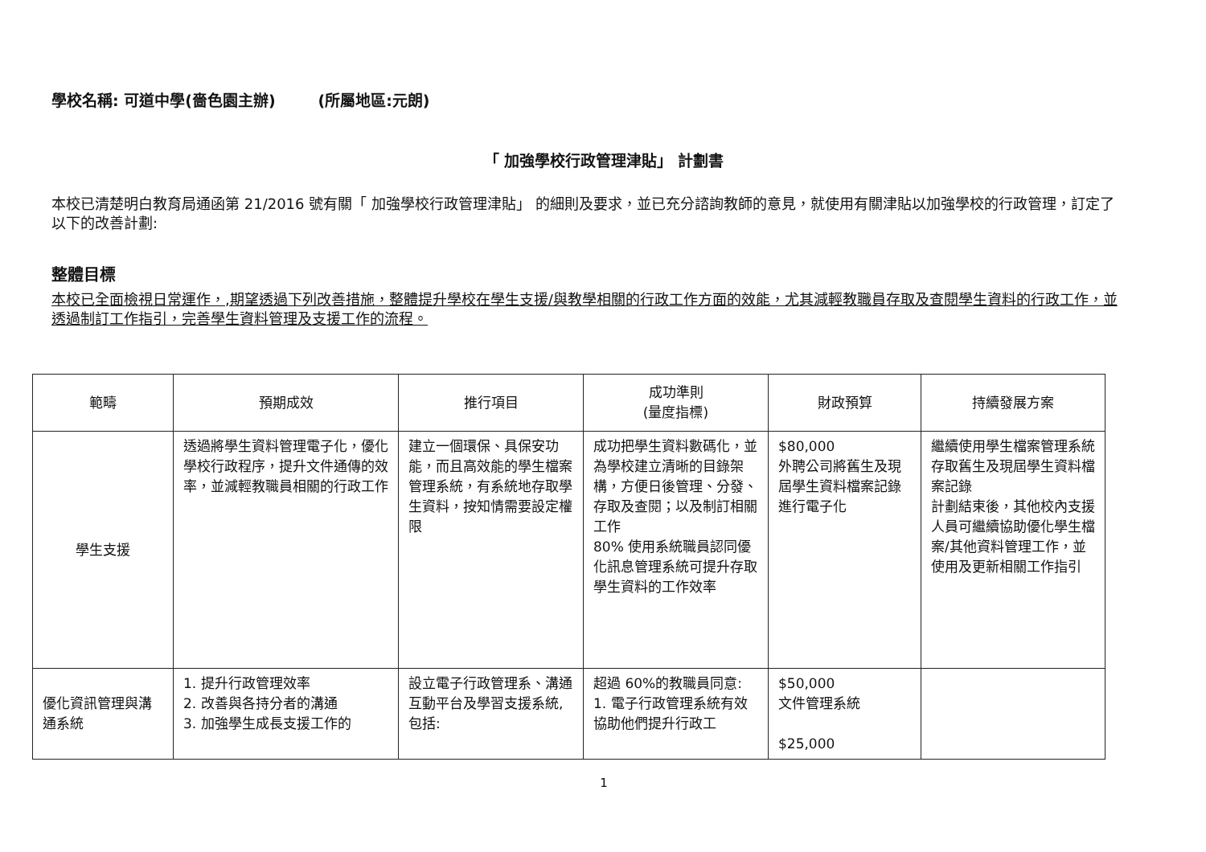學校名稱: 可道中學(嗇色園主辦) (所屬地區:元朗)
「 加強學校行政管理津貼」 計劃書
本校已清楚明白教育局通函第 21/2016 號有關「 加強學校行政管理津貼」 的細則及要求，並已充分諮詢教師的意見，就使用有關津貼以加強學校的行政管理，訂定了以下的改善計劃:
整體目標
本校已全面檢視日常運作，,期望透過下列改善措施，整體提升學校在學生支援/與教學相關的行政工作方面的效能，尤其減輕教職員存取及查閱學生資料的行政工作，並透過制訂工作指引，完善學生資料管理及支援工作的流程。
| 範疇 | 預期成效 | 推行項目 | 成功準則 (量度指標) | 財政預算 | 持續發展方案 |
| --- | --- | --- | --- | --- | --- |
| 學生支援 | 透過將學生資料管理電子化，優化學校行政程序，提升文件通傳的效率，並減輕教職員相關的行政工作 | 建立一個環保、具保安功能，而且高效能的學生檔案管理系統，有系統地存取學生資料，按知情需要設定權限 | 成功把學生資料數碼化，並為學校建立清晰的目錄架構，方便日後管理、分發、存取及查閱；以及制訂相關工作 80% 使用系統職員認同優化訊息管理系統可提升存取學生資料的工作效率 | $80,000 外聘公司將舊生及現屆學生資料檔案記錄進行電子化 | 繼續使用學生檔案管理系統存取舊生及現屆學生資料檔案記錄 計劃結束後，其他校內支援人員可繼續協助優化學生檔案/其他資料管理工作，並使用及更新相關工作指引 |
| 優化資訊管理與溝通系統 | 1. 提升行政管理效率 2. 改善與各持分者的溝通 3. 加強學生成長支援工作的 | 設立電子行政管理系、溝通互動平台及學習支援系統,包括: | 超過 60%的教職員同意: 1. 電子行政管理系統有效協助他們提升行政工 | $50,000 文件管理系統 $25,000 | |
1